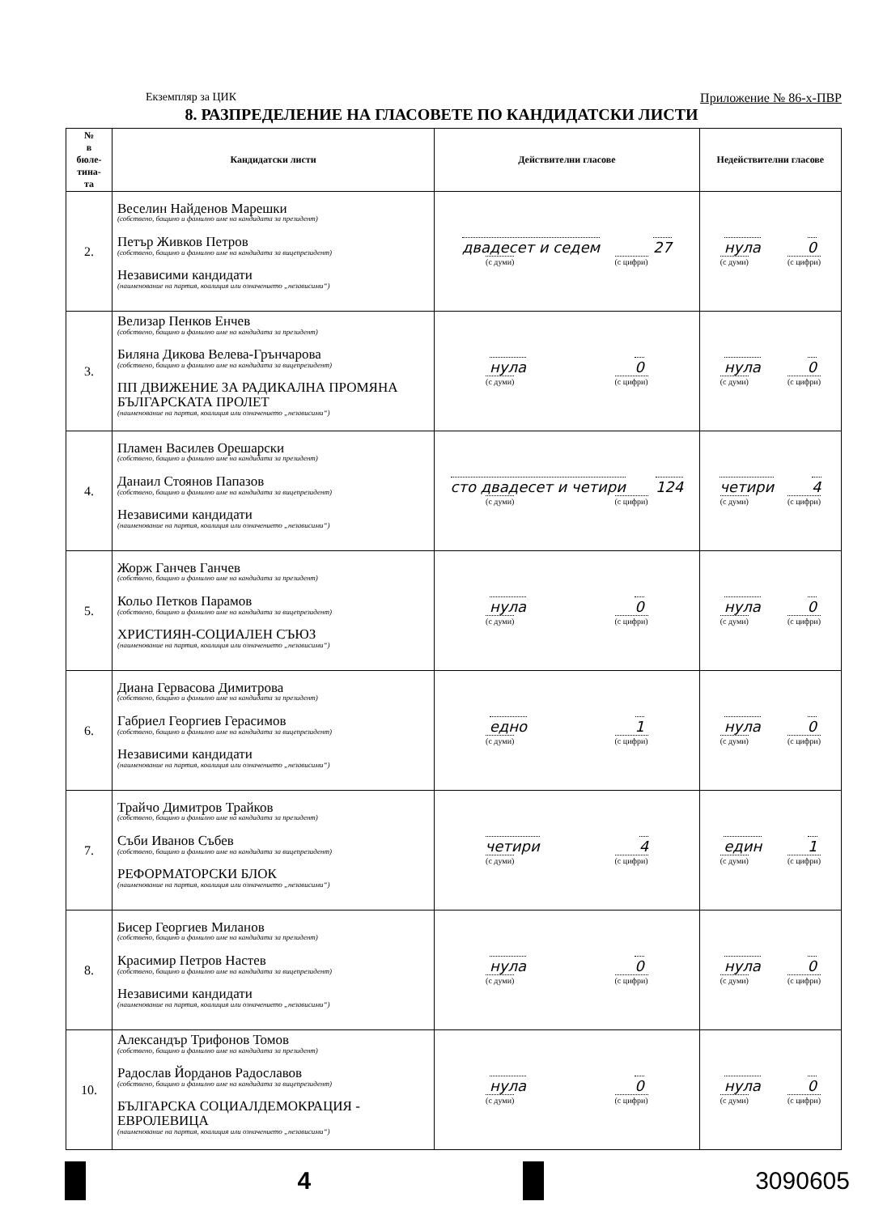Екземпляр за ЦИК Приложение № 86-х-ПВР
8. РАЗПРЕДЕЛЕНИЕ НА ГЛАСОВЕТЕ ПО КАНДИДАТСКИ ЛИСТИ
| № в бюле- тина- та | Кандидатски листи | Действителни гласове | Недействителни гласове |
| --- | --- | --- | --- |
| 2. | Веселин Найденов Марешки (собствено, бащино и фамилно име на кандидата за президент) Петър Живков Петров (собствено, бащино и фамилно име на кандидата за вицепрезидент) Независими кандидати (наименование на партия, коалиция или означението „независими“) | двадесет и седем 27 (с думи) (с цифри) | нула 0 (с думи) (с цифри) |
| 3. | Велизар Пенков Енчев (собствено, бащино и фамилно име на кандидата за президент) Биляна Дикова Велева-Грънчарова (собствено, бащино и фамилно име на кандидата за вицепрезидент) ПП ДВИЖЕНИЕ ЗА РАДИКАЛНА ПРОМЯНА БЪЛГАРСКАТА ПРОЛЕТ (наименование на партия, коалиция или означението „независими“) | нула 0 (с думи) (с цифри) | нула 0 (с думи) (с цифри) |
| 4. | Пламен Василев Орешарски (собствено, бащино и фамилно име на кандидата за президент) Данаил Стоянов Папазов (собствено, бащино и фамилно име на кандидата за вицепрезидент) Независими кандидати (наименование на партия, коалиция или означението „независими“) | сто двадесет и четири 124 (с думи) (с цифри) | четири 4 (с думи) (с цифри) |
| 5. | Жорж Ганчев Ганчев (собствено, бащино и фамилно име на кандидата за президент) Кольо Петков Парамов (собствено, бащино и фамилно име на кандидата за вицепрезидент) ХРИСТИЯН-СОЦИАЛЕН СЪЮЗ (наименование на партия, коалиция или означението „независими“) | нула 0 (с думи) (с цифри) | нула 0 (с думи) (с цифри) |
| 6. | Диана Гервасова Димитрова (собствено, бащино и фамилно име на кандидата за президент) Габриел Георгиев Герасимов (собствено, бащино и фамилно име на кандидата за вицепрезидент) Независими кандидати (наименование на партия, коалиция или означението „независими“) | едно 1 (с думи) (с цифри) | нула 0 (с думи) (с цифри) |
| 7. | Трайчо Димитров Трайков (собствено, бащино и фамилно име на кандидата за президент) Съби Иванов Събев (собствено, бащино и фамилно име на кандидата за вицепрезидент) РЕФОРМАТОРСКИ БЛОК (наименование на партия, коалиция или означението „независими“) | четири 4 (с думи) (с цифри) | един 1 (с думи) (с цифри) |
| 8. | Бисер Георгиев Миланов (собствено, бащино и фамилно име на кандидата за президент) Красимир Петров Настев (собствено, бащино и фамилно име на кандидата за вицепрезидент) Независими кандидати (наименование на партия, коалиция или означението „независими“) | нула 0 (с думи) (с цифри) | нула 0 (с думи) (с цифри) |
| 10. | Александър Трифонов Томов (собствено, бащино и фамилно име на кандидата за президент) Радослав Йорданов Радославов (собствено, бащино и фамилно име на кандидата за вицепрезидент) БЪЛГАРСКА СОЦИАЛДЕМОКРАЦИЯ - ЕВРОЛЕВИЦА (наименование на партия, коалиция или означението „независими“) | нула 0 (с думи) (с цифри) | нула 0 (с думи) (с цифри) |
4 3090605